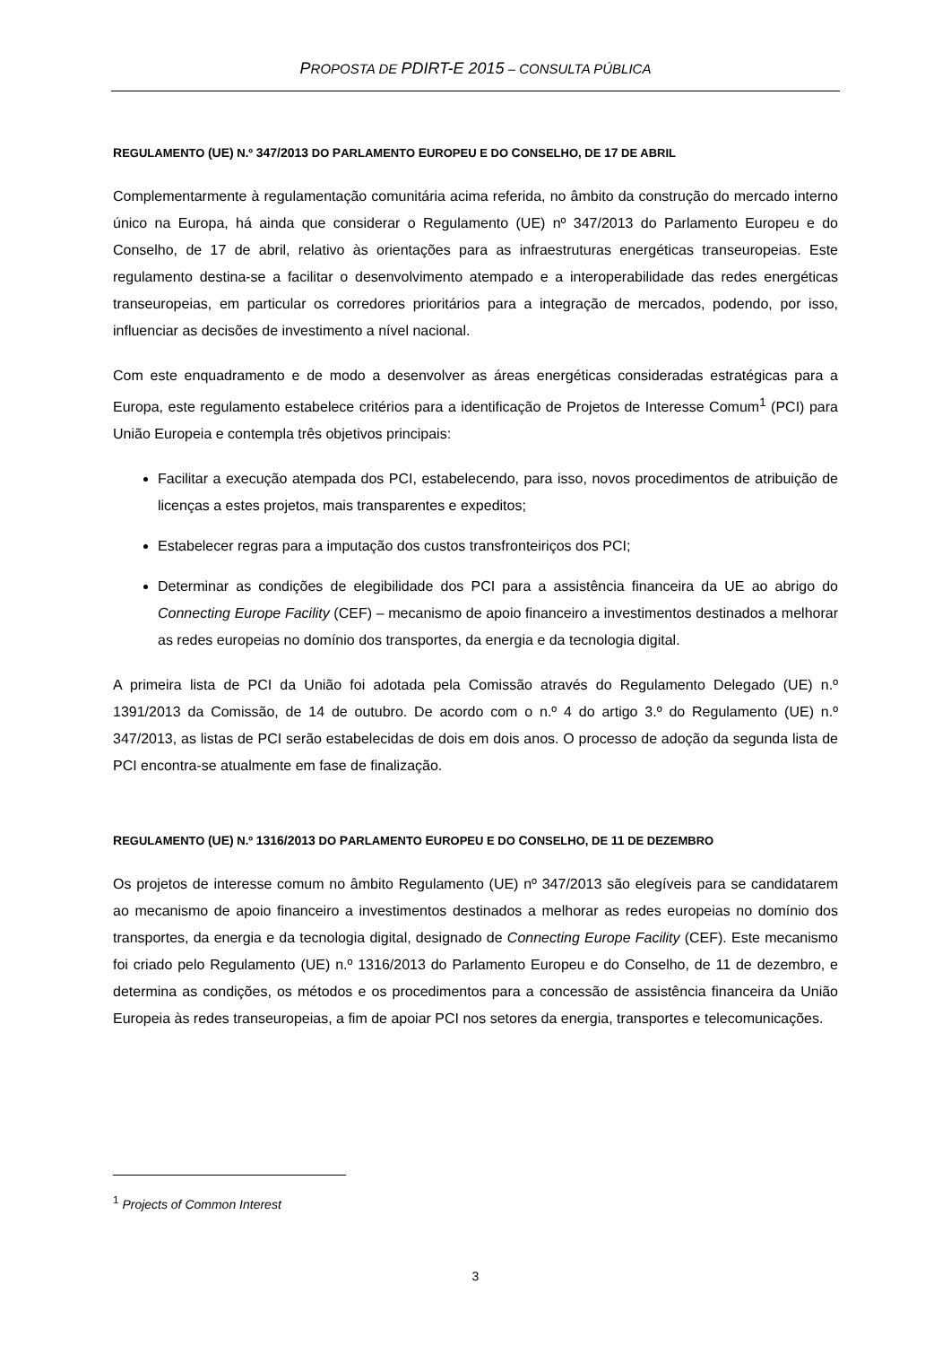PROPOSTA DE PDIRT-E 2015 – CONSULTA PÚBLICA
REGULAMENTO (UE) N.º 347/2013 DO PARLAMENTO EUROPEU E DO CONSELHO, DE 17 DE ABRIL
Complementarmente à regulamentação comunitária acima referida, no âmbito da construção do mercado interno único na Europa, há ainda que considerar o Regulamento (UE) nº 347/2013 do Parlamento Europeu e do Conselho, de 17 de abril, relativo às orientações para as infraestruturas energéticas transeuropeias. Este regulamento destina-se a facilitar o desenvolvimento atempado e a interoperabilidade das redes energéticas transeuropeias, em particular os corredores prioritários para a integração de mercados, podendo, por isso, influenciar as decisões de investimento a nível nacional.
Com este enquadramento e de modo a desenvolver as áreas energéticas consideradas estratégicas para a Europa, este regulamento estabelece critérios para a identificação de Projetos de Interesse Comum<sup>1</sup> (PCI) para União Europeia e contempla três objetivos principais:
Facilitar a execução atempada dos PCI, estabelecendo, para isso, novos procedimentos de atribuição de licenças a estes projetos, mais transparentes e expeditos;
Estabelecer regras para a imputação dos custos transfronteiriços dos PCI;
Determinar as condições de elegibilidade dos PCI para a assistência financeira da UE ao abrigo do Connecting Europe Facility (CEF) – mecanismo de apoio financeiro a investimentos destinados a melhorar as redes europeias no domínio dos transportes, da energia e da tecnologia digital.
A primeira lista de PCI da União foi adotada pela Comissão através do Regulamento Delegado (UE) n.º 1391/2013 da Comissão, de 14 de outubro. De acordo com o n.º 4 do artigo 3.º do Regulamento (UE) n.º 347/2013, as listas de PCI serão estabelecidas de dois em dois anos. O processo de adoção da segunda lista de PCI encontra-se atualmente em fase de finalização.
REGULAMENTO (UE) N.º 1316/2013 DO PARLAMENTO EUROPEU E DO CONSELHO, DE 11 DE DEZEMBRO
Os projetos de interesse comum no âmbito Regulamento (UE) nº 347/2013 são elegíveis para se candidatarem ao mecanismo de apoio financeiro a investimentos destinados a melhorar as redes europeias no domínio dos transportes, da energia e da tecnologia digital, designado de Connecting Europe Facility (CEF). Este mecanismo foi criado pelo Regulamento (UE) n.º 1316/2013 do Parlamento Europeu e do Conselho, de 11 de dezembro, e determina as condições, os métodos e os procedimentos para a concessão de assistência financeira da União Europeia às redes transeuropeias, a fim de apoiar PCI nos setores da energia, transportes e telecomunicações.
<sup>1</sup> Projects of Common Interest
3